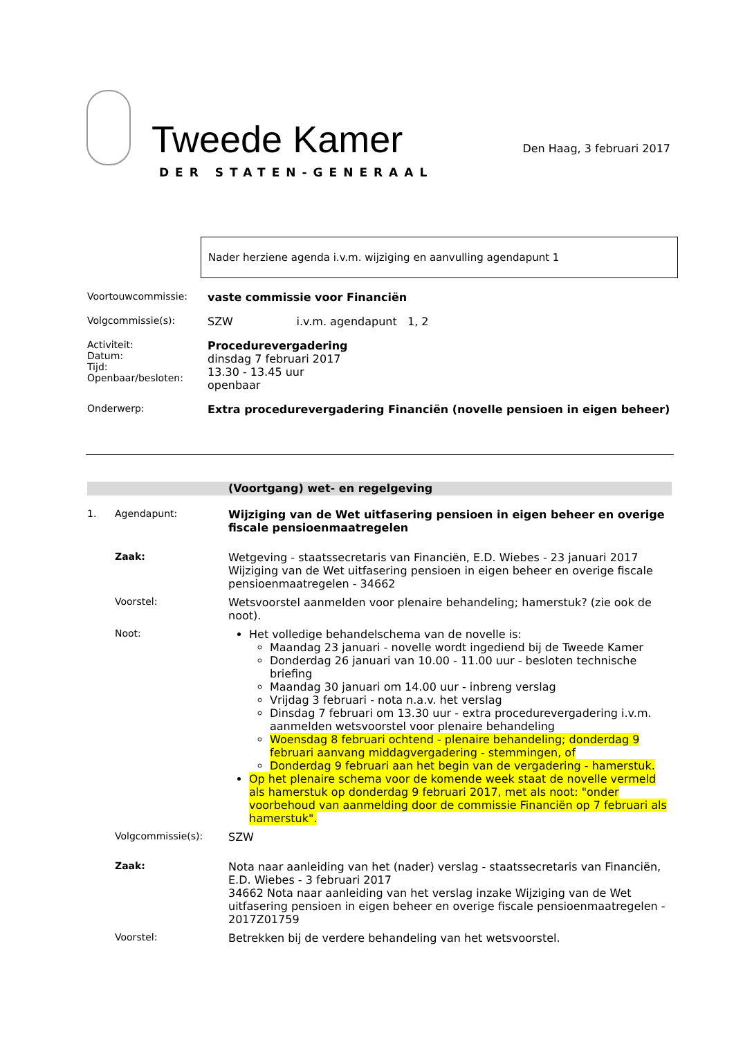Tweede Kamer
DER STATEN-GENERAAL
Den Haag, 3 februari 2017
Nader herziene agenda i.v.m. wijziging en aanvulling agendapunt 1
Voortouwcommissie: vaste commissie voor Financiën
Volgcommissie(s): SZW i.v.m. agendapunt 1, 2
Activiteit:
Datum:
Tijd:
Openbaar/besloten:
Procedurevergadering
dinsdag 7 februari 2017
13.30 - 13.45 uur
openbaar
Onderwerp: Extra procedurevergadering Financiën (novelle pensioen in eigen beheer)
(Voortgang) wet- en regelgeving
1. Agendapunt: Wijziging van de Wet uitfasering pensioen in eigen beheer en overige fiscale pensioenmaatregelen
Zaak: Wetgeving - staatssecretaris van Financiën, E.D. Wiebes - 23 januari 2017
Wijziging van de Wet uitfasering pensioen in eigen beheer en overige fiscale pensioenmaatregelen - 34662
Voorstel: Wetsvoorstel aanmelden voor plenaire behandeling; hamerstuk? (zie ook de noot).
Noot: Het volledige behandelschema van de novelle is:
Maandag 23 januari - novelle wordt ingediend bij de Tweede Kamer
Donderdag 26 januari van 10.00 - 11.00 uur - besloten technische briefing
Maandag 30 januari om 14.00 uur - inbreng verslag
Vrijdag 3 februari - nota n.a.v. het verslag
Dinsdag 7 februari om 13.30 uur - extra procedurevergadering i.v.m. aanmelden wetsvoorstel voor plenaire behandeling
Woensdag 8 februari ochtend - plenaire behandeling; donderdag 9 februari aanvang middagvergadering - stemmingen, of
Donderdag 9 februari aan het begin van de vergadering - hamerstuk.
Op het plenaire schema voor de komende week staat de novelle vermeld als hamerstuk op donderdag 9 februari 2017, met als noot: "onder voorbehoud van aanmelding door de commissie Financiën op 7 februari als hamerstuk".
Volgcommissie(s): SZW
Zaak: Nota naar aanleiding van het (nader) verslag - staatssecretaris van Financiën, E.D. Wiebes - 3 februari 2017
34662 Nota naar aanleiding van het verslag inzake Wijziging van de Wet uitfasering pensioen in eigen beheer en overige fiscale pensioenmaatregelen - 2017Z01759
Voorstel: Betrekken bij de verdere behandeling van het wetsvoorstel.